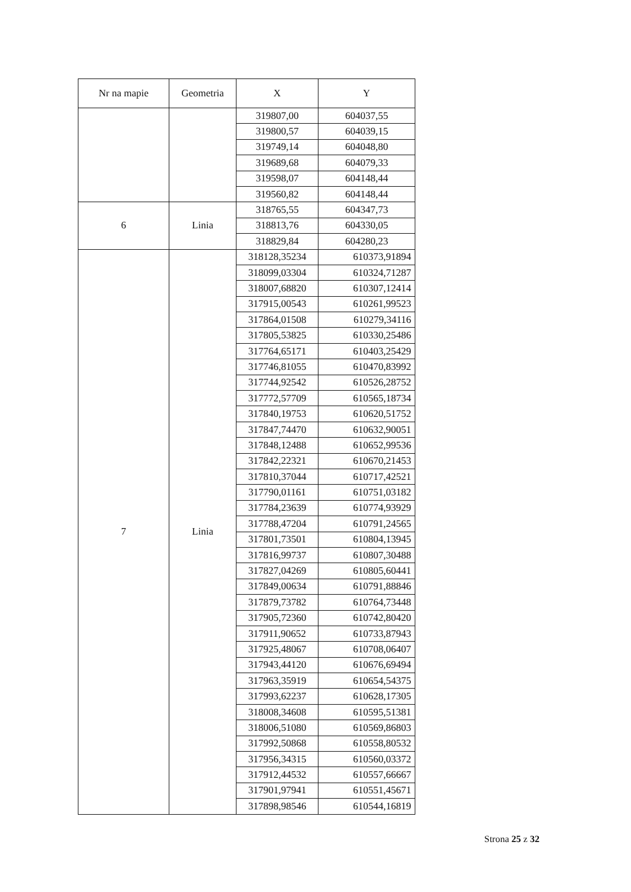| Nr na mapie | Geometria | X | Y |
| --- | --- | --- | --- |
| | | 319807,00 | 604037,55 |
| | | 319800,57 | 604039,15 |
| | | 319749,14 | 604048,80 |
| | | 319689,68 | 604079,33 |
| | | 319598,07 | 604148,44 |
| | | 319560,82 | 604148,44 |
| 6 | Linia | 318765,55 | 604347,73 |
| | | 318813,76 | 604330,05 |
| | | 318829,84 | 604280,23 |
| 7 | Linia | 318128,35234 | 610373,91894 |
| | | 318099,03304 | 610324,71287 |
| | | 318007,68820 | 610307,12414 |
| | | 317915,00543 | 610261,99523 |
| | | 317864,01508 | 610279,34116 |
| | | 317805,53825 | 610330,25486 |
| | | 317764,65171 | 610403,25429 |
| | | 317746,81055 | 610470,83992 |
| | | 317744,92542 | 610526,28752 |
| | | 317772,57709 | 610565,18734 |
| | | 317840,19753 | 610620,51752 |
| | | 317847,74470 | 610632,90051 |
| | | 317848,12488 | 610652,99536 |
| | | 317842,22321 | 610670,21453 |
| | | 317810,37044 | 610717,42521 |
| | | 317790,01161 | 610751,03182 |
| | | 317784,23639 | 610774,93929 |
| | | 317788,47204 | 610791,24565 |
| | | 317801,73501 | 610804,13945 |
| | | 317816,99737 | 610807,30488 |
| | | 317827,04269 | 610805,60441 |
| | | 317849,00634 | 610791,88846 |
| | | 317879,73782 | 610764,73448 |
| | | 317905,72360 | 610742,80420 |
| | | 317911,90652 | 610733,87943 |
| | | 317925,48067 | 610708,06407 |
| | | 317943,44120 | 610676,69494 |
| | | 317963,35919 | 610654,54375 |
| | | 317993,62237 | 610628,17305 |
| | | 318008,34608 | 610595,51381 |
| | | 318006,51080 | 610569,86803 |
| | | 317992,50868 | 610558,80532 |
| | | 317956,34315 | 610560,03372 |
| | | 317912,44532 | 610557,66667 |
| | | 317901,97941 | 610551,45671 |
| | | 317898,98546 | 610544,16819 |
Strona 25 z 32